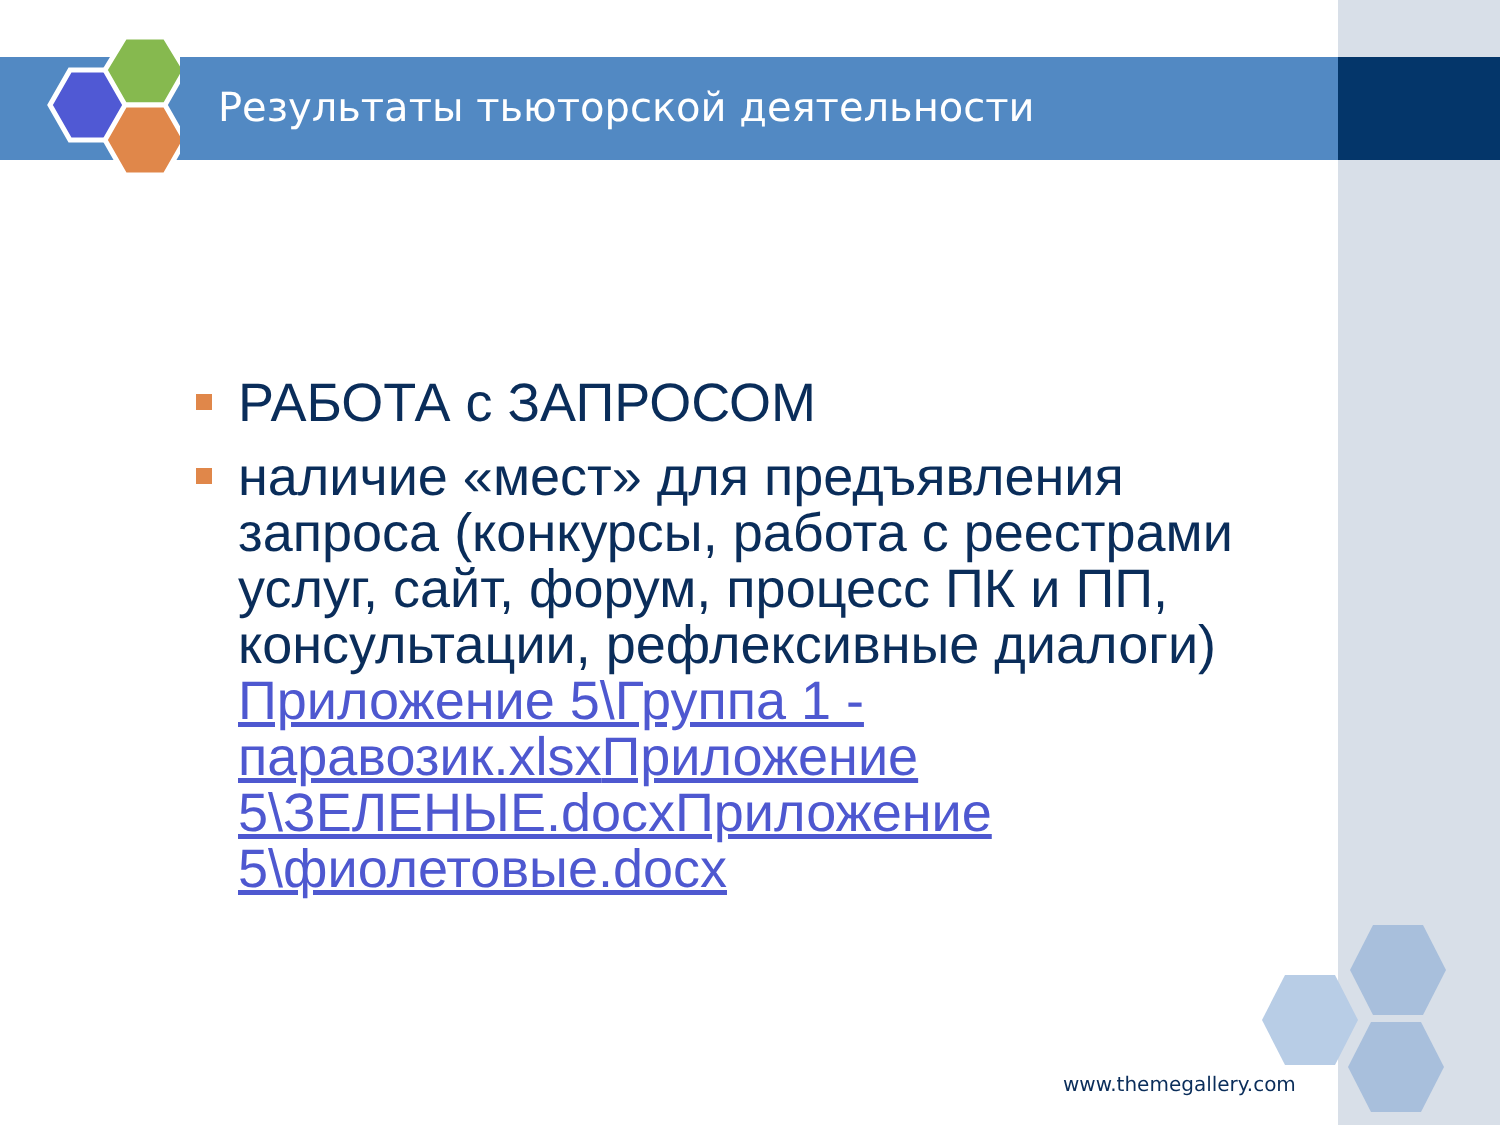Результаты тьюторской деятельности
РАБОТА с ЗАПРОСОМ
наличие «мест» для предъявления запроса (конкурсы, работа с реестрами услуг, сайт, форум, процесс ПК и ПП, консультации, рефлексивные диалоги) Приложение 5\Группа 1 - паравозик.xlsx Приложение 5\ЗЕЛЕНЫЕ.docx Приложение 5\фиолетовые.docx
www.themegallery.com